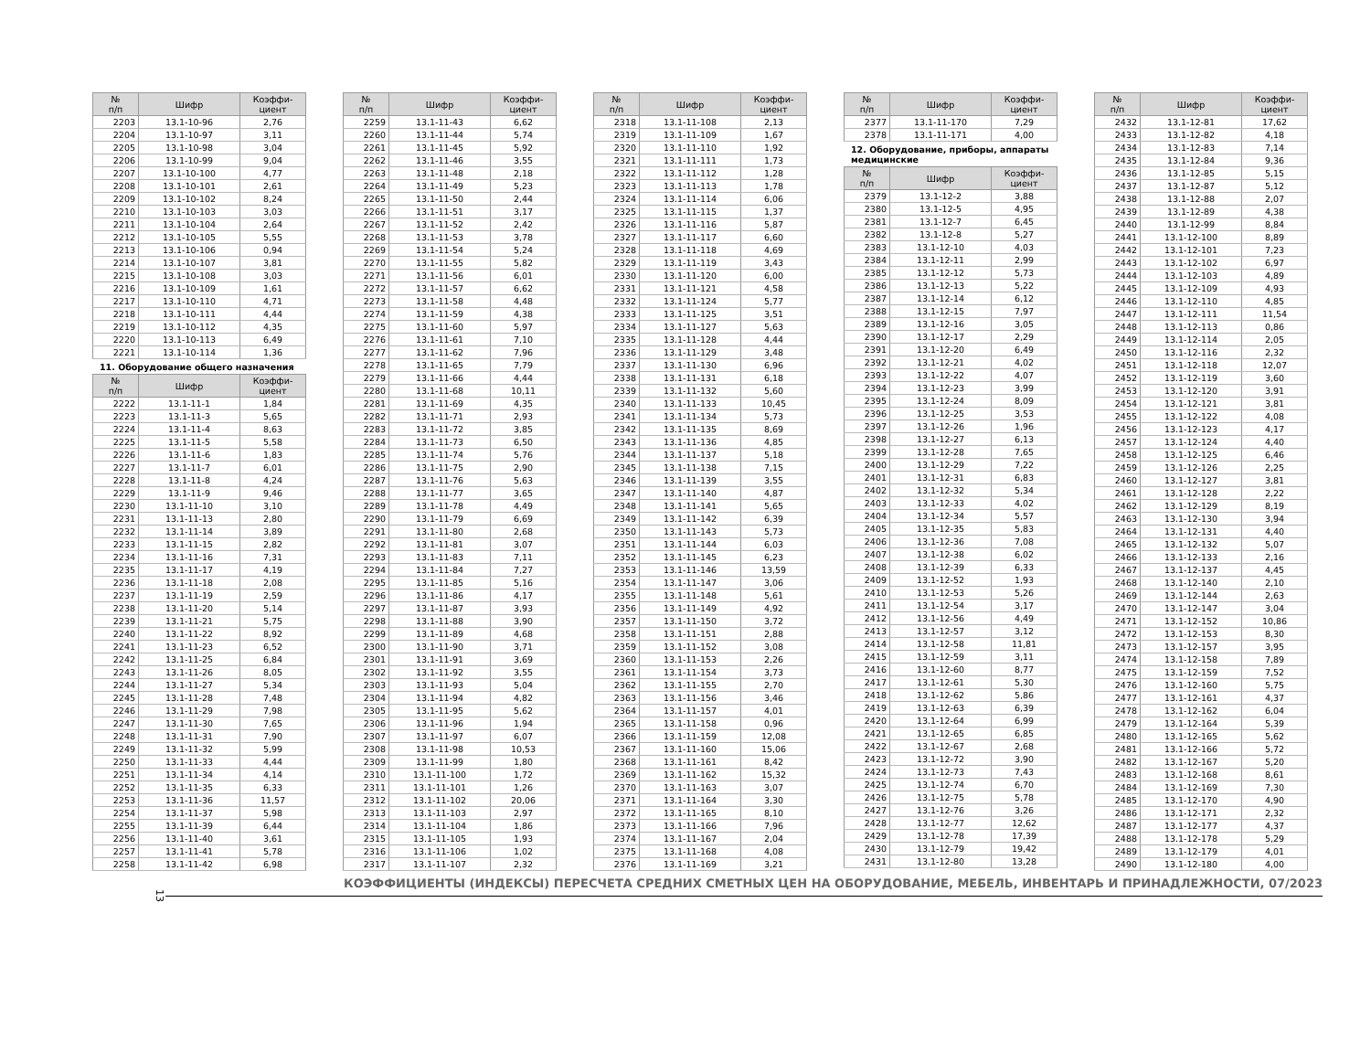| № п/п | Шифр | Коэффи- циент |
| --- | --- | --- |
| 2203 | 13.1-10-96 | 2,76 |
| 2204 | 13.1-10-97 | 3,11 |
| 2205 | 13.1-10-98 | 3,04 |
| 2206 | 13.1-10-99 | 9,04 |
| 2207 | 13.1-10-100 | 4,77 |
| 2208 | 13.1-10-101 | 2,61 |
| 2209 | 13.1-10-102 | 8,24 |
| 2210 | 13.1-10-103 | 3,03 |
| 2211 | 13.1-10-104 | 2,64 |
| 2212 | 13.1-10-105 | 5,55 |
| 2213 | 13.1-10-106 | 0,94 |
| 2214 | 13.1-10-107 | 3,81 |
| 2215 | 13.1-10-108 | 3,03 |
| 2216 | 13.1-10-109 | 1,61 |
| 2217 | 13.1-10-110 | 4,71 |
| 2218 | 13.1-10-111 | 4,44 |
| 2219 | 13.1-10-112 | 4,35 |
| 2220 | 13.1-10-113 | 6,49 |
| 2221 | 13.1-10-114 | 1,36 |
11. Оборудование общего назначения
| № п/п | Шифр | Коэффи- циент |
| --- | --- | --- |
| 2222 | 13.1-11-1 | 1,84 |
| 2223 | 13.1-11-3 | 5,65 |
| 2224 | 13.1-11-4 | 8,63 |
| 2225 | 13.1-11-5 | 5,58 |
| 2226 | 13.1-11-6 | 1,83 |
| 2227 | 13.1-11-7 | 6,01 |
| 2228 | 13.1-11-8 | 4,24 |
| 2229 | 13.1-11-9 | 9,46 |
| 2230 | 13.1-11-10 | 3,10 |
| 2231 | 13.1-11-13 | 2,80 |
| 2232 | 13.1-11-14 | 3,89 |
| 2233 | 13.1-11-15 | 2,82 |
| 2234 | 13.1-11-16 | 7,31 |
| 2235 | 13.1-11-17 | 4,19 |
| 2236 | 13.1-11-18 | 2,08 |
| 2237 | 13.1-11-19 | 2,59 |
| 2238 | 13.1-11-20 | 5,14 |
| 2239 | 13.1-11-21 | 5,75 |
| 2240 | 13.1-11-22 | 8,92 |
| 2241 | 13.1-11-23 | 6,52 |
| 2242 | 13.1-11-25 | 6,84 |
| 2243 | 13.1-11-26 | 8,05 |
| 2244 | 13.1-11-27 | 5,34 |
| 2245 | 13.1-11-28 | 7,48 |
| 2246 | 13.1-11-29 | 7,98 |
| 2247 | 13.1-11-30 | 7,65 |
| 2248 | 13.1-11-31 | 7,90 |
| 2249 | 13.1-11-32 | 5,99 |
| 2250 | 13.1-11-33 | 4,44 |
| 2251 | 13.1-11-34 | 4,14 |
| 2252 | 13.1-11-35 | 6,33 |
| 2253 | 13.1-11-36 | 11,57 |
| 2254 | 13.1-11-37 | 5,98 |
| 2255 | 13.1-11-39 | 6,44 |
| 2256 | 13.1-11-40 | 3,61 |
| 2257 | 13.1-11-41 | 5,78 |
| 2258 | 13.1-11-42 | 6,98 |
| № п/п | Шифр | Коэффи- циент |
| --- | --- | --- |
| 2259 | 13.1-11-43 | 6,62 |
| 2260 | 13.1-11-44 | 5,74 |
| 2261 | 13.1-11-45 | 5,92 |
| 2262 | 13.1-11-46 | 3,55 |
| 2263 | 13.1-11-48 | 2,18 |
| 2264 | 13.1-11-49 | 5,23 |
| 2265 | 13.1-11-50 | 2,44 |
| 2266 | 13.1-11-51 | 3,17 |
| 2267 | 13.1-11-52 | 2,42 |
| 2268 | 13.1-11-53 | 3,78 |
| 2269 | 13.1-11-54 | 5,24 |
| 2270 | 13.1-11-55 | 5,82 |
| 2271 | 13.1-11-56 | 6,01 |
| 2272 | 13.1-11-57 | 6,62 |
| 2273 | 13.1-11-58 | 4,48 |
| 2274 | 13.1-11-59 | 4,38 |
| 2275 | 13.1-11-60 | 5,97 |
| 2276 | 13.1-11-61 | 7,10 |
| 2277 | 13.1-11-62 | 7,96 |
| 2278 | 13.1-11-65 | 7,79 |
| 2279 | 13.1-11-66 | 4,44 |
| 2280 | 13.1-11-68 | 10,11 |
| 2281 | 13.1-11-69 | 4,35 |
| 2282 | 13.1-11-71 | 2,93 |
| 2283 | 13.1-11-72 | 3,85 |
| 2284 | 13.1-11-73 | 6,50 |
| 2285 | 13.1-11-74 | 5,76 |
| 2286 | 13.1-11-75 | 2,90 |
| 2287 | 13.1-11-76 | 5,63 |
| 2288 | 13.1-11-77 | 3,65 |
| 2289 | 13.1-11-78 | 4,49 |
| 2290 | 13.1-11-79 | 6,69 |
| 2291 | 13.1-11-80 | 2,68 |
| 2292 | 13.1-11-81 | 3,07 |
| 2293 | 13.1-11-83 | 7,11 |
| 2294 | 13.1-11-84 | 7,27 |
| 2295 | 13.1-11-85 | 5,16 |
| 2296 | 13.1-11-86 | 4,17 |
| 2297 | 13.1-11-87 | 3,93 |
| 2298 | 13.1-11-88 | 3,90 |
| 2299 | 13.1-11-89 | 4,68 |
| 2300 | 13.1-11-90 | 3,71 |
| 2301 | 13.1-11-91 | 3,69 |
| 2302 | 13.1-11-92 | 3,55 |
| 2303 | 13.1-11-93 | 5,04 |
| 2304 | 13.1-11-94 | 4,82 |
| 2305 | 13.1-11-95 | 5,62 |
| 2306 | 13.1-11-96 | 1,94 |
| 2307 | 13.1-11-97 | 6,07 |
| 2308 | 13.1-11-98 | 10,53 |
| 2309 | 13.1-11-99 | 1,80 |
| 2310 | 13.1-11-100 | 1,72 |
| 2311 | 13.1-11-101 | 1,26 |
| 2312 | 13.1-11-102 | 20,06 |
| 2313 | 13.1-11-103 | 2,97 |
| 2314 | 13.1-11-104 | 1,86 |
| 2315 | 13.1-11-105 | 1,93 |
| 2316 | 13.1-11-106 | 1,02 |
| 2317 | 13.1-11-107 | 2,32 |
| № п/п | Шифр | Коэффи- циент |
| --- | --- | --- |
| 2318 | 13.1-11-108 | 2,13 |
| 2319 | 13.1-11-109 | 1,67 |
| 2320 | 13.1-11-110 | 1,92 |
| 2321 | 13.1-11-111 | 1,73 |
| 2322 | 13.1-11-112 | 1,28 |
| 2323 | 13.1-11-113 | 1,78 |
| 2324 | 13.1-11-114 | 6,06 |
| 2325 | 13.1-11-115 | 1,37 |
| 2326 | 13.1-11-116 | 5,87 |
| 2327 | 13.1-11-117 | 6,60 |
| 2328 | 13.1-11-118 | 4,69 |
| 2329 | 13.1-11-119 | 3,43 |
| 2330 | 13.1-11-120 | 6,00 |
| 2331 | 13.1-11-121 | 4,58 |
| 2332 | 13.1-11-124 | 5,77 |
| 2333 | 13.1-11-125 | 3,51 |
| 2334 | 13.1-11-127 | 5,63 |
| 2335 | 13.1-11-128 | 4,44 |
| 2336 | 13.1-11-129 | 3,48 |
| 2337 | 13.1-11-130 | 6,96 |
| 2338 | 13.1-11-131 | 6,18 |
| 2339 | 13.1-11-132 | 5,60 |
| 2340 | 13.1-11-133 | 10,45 |
| 2341 | 13.1-11-134 | 5,73 |
| 2342 | 13.1-11-135 | 8,69 |
| 2343 | 13.1-11-136 | 4,85 |
| 2344 | 13.1-11-137 | 5,18 |
| 2345 | 13.1-11-138 | 7,15 |
| 2346 | 13.1-11-139 | 3,55 |
| 2347 | 13.1-11-140 | 4,87 |
| 2348 | 13.1-11-141 | 5,65 |
| 2349 | 13.1-11-142 | 6,39 |
| 2350 | 13.1-11-143 | 5,73 |
| 2351 | 13.1-11-144 | 6,03 |
| 2352 | 13.1-11-145 | 6,23 |
| 2353 | 13.1-11-146 | 13,59 |
| 2354 | 13.1-11-147 | 3,06 |
| 2355 | 13.1-11-148 | 5,61 |
| 2356 | 13.1-11-149 | 4,92 |
| 2357 | 13.1-11-150 | 3,72 |
| 2358 | 13.1-11-151 | 2,88 |
| 2359 | 13.1-11-152 | 3,08 |
| 2360 | 13.1-11-153 | 2,26 |
| 2361 | 13.1-11-154 | 3,73 |
| 2362 | 13.1-11-155 | 2,70 |
| 2363 | 13.1-11-156 | 3,46 |
| 2364 | 13.1-11-157 | 4,01 |
| 2365 | 13.1-11-158 | 0,96 |
| 2366 | 13.1-11-159 | 12,08 |
| 2367 | 13.1-11-160 | 15,06 |
| 2368 | 13.1-11-161 | 8,42 |
| 2369 | 13.1-11-162 | 15,32 |
| 2370 | 13.1-11-163 | 3,07 |
| 2371 | 13.1-11-164 | 3,30 |
| 2372 | 13.1-11-165 | 8,10 |
| 2373 | 13.1-11-166 | 7,96 |
| 2374 | 13.1-11-167 | 2,04 |
| 2375 | 13.1-11-168 | 4,08 |
| 2376 | 13.1-11-169 | 3,21 |
| № п/п | Шифр | Коэффи- циент |
| --- | --- | --- |
| 2377 | 13.1-11-170 | 7,29 |
| 2378 | 13.1-11-171 | 4,00 |
12. Оборудование, приборы, аппараты медицинские
| № п/п | Шифр | Коэффи- циент |
| --- | --- | --- |
| 2379 | 13.1-12-2 | 3,88 |
| 2380 | 13.1-12-5 | 4,95 |
| 2381 | 13.1-12-7 | 6,45 |
| 2382 | 13.1-12-8 | 5,27 |
| 2383 | 13.1-12-10 | 4,03 |
| 2384 | 13.1-12-11 | 2,99 |
| 2385 | 13.1-12-12 | 5,73 |
| 2386 | 13.1-12-13 | 5,22 |
| 2387 | 13.1-12-14 | 6,12 |
| 2388 | 13.1-12-15 | 7,97 |
| 2389 | 13.1-12-16 | 3,05 |
| 2390 | 13.1-12-17 | 2,29 |
| 2391 | 13.1-12-20 | 6,49 |
| 2392 | 13.1-12-21 | 4,02 |
| 2393 | 13.1-12-22 | 4,07 |
| 2394 | 13.1-12-23 | 3,99 |
| 2395 | 13.1-12-24 | 8,09 |
| 2396 | 13.1-12-25 | 3,53 |
| 2397 | 13.1-12-26 | 1,96 |
| 2398 | 13.1-12-27 | 6,13 |
| 2399 | 13.1-12-28 | 7,65 |
| 2400 | 13.1-12-29 | 7,22 |
| 2401 | 13.1-12-31 | 6,83 |
| 2402 | 13.1-12-32 | 5,34 |
| 2403 | 13.1-12-33 | 4,02 |
| 2404 | 13.1-12-34 | 5,57 |
| 2405 | 13.1-12-35 | 5,83 |
| 2406 | 13.1-12-36 | 7,08 |
| 2407 | 13.1-12-38 | 6,02 |
| 2408 | 13.1-12-39 | 6,33 |
| 2409 | 13.1-12-52 | 1,93 |
| 2410 | 13.1-12-53 | 5,26 |
| 2411 | 13.1-12-54 | 3,17 |
| 2412 | 13.1-12-56 | 4,49 |
| 2413 | 13.1-12-57 | 3,12 |
| 2414 | 13.1-12-58 | 11,81 |
| 2415 | 13.1-12-59 | 3,11 |
| 2416 | 13.1-12-60 | 8,77 |
| 2417 | 13.1-12-61 | 5,30 |
| 2418 | 13.1-12-62 | 5,86 |
| 2419 | 13.1-12-63 | 6,39 |
| 2420 | 13.1-12-64 | 6,99 |
| 2421 | 13.1-12-65 | 6,85 |
| 2422 | 13.1-12-67 | 2,68 |
| 2423 | 13.1-12-72 | 3,90 |
| 2424 | 13.1-12-73 | 7,43 |
| 2425 | 13.1-12-74 | 6,70 |
| 2426 | 13.1-12-75 | 5,78 |
| 2427 | 13.1-12-76 | 3,26 |
| 2428 | 13.1-12-77 | 12,62 |
| 2429 | 13.1-12-78 | 17,39 |
| 2430 | 13.1-12-79 | 19,42 |
| 2431 | 13.1-12-80 | 13,28 |
| № п/п | Шифр | Коэффи- циент |
| --- | --- | --- |
| 2432 | 13.1-12-81 | 17,62 |
| 2433 | 13.1-12-82 | 4,18 |
| 2434 | 13.1-12-83 | 7,14 |
| 2435 | 13.1-12-84 | 9,36 |
| 2436 | 13.1-12-85 | 5,15 |
| 2437 | 13.1-12-87 | 5,12 |
| 2438 | 13.1-12-88 | 2,07 |
| 2439 | 13.1-12-89 | 4,38 |
| 2440 | 13.1-12-99 | 8,84 |
| 2441 | 13.1-12-100 | 8,89 |
| 2442 | 13.1-12-101 | 7,23 |
| 2443 | 13.1-12-102 | 6,97 |
| 2444 | 13.1-12-103 | 4,89 |
| 2445 | 13.1-12-109 | 4,93 |
| 2446 | 13.1-12-110 | 4,85 |
| 2447 | 13.1-12-111 | 11,54 |
| 2448 | 13.1-12-113 | 0,86 |
| 2449 | 13.1-12-114 | 2,05 |
| 2450 | 13.1-12-116 | 2,32 |
| 2451 | 13.1-12-118 | 12,07 |
| 2452 | 13.1-12-119 | 3,60 |
| 2453 | 13.1-12-120 | 3,91 |
| 2454 | 13.1-12-121 | 3,81 |
| 2455 | 13.1-12-122 | 4,08 |
| 2456 | 13.1-12-123 | 4,17 |
| 2457 | 13.1-12-124 | 4,40 |
| 2458 | 13.1-12-125 | 6,46 |
| 2459 | 13.1-12-126 | 2,25 |
| 2460 | 13.1-12-127 | 3,81 |
| 2461 | 13.1-12-128 | 2,22 |
| 2462 | 13.1-12-129 | 8,19 |
| 2463 | 13.1-12-130 | 3,94 |
| 2464 | 13.1-12-131 | 4,40 |
| 2465 | 13.1-12-132 | 5,07 |
| 2466 | 13.1-12-133 | 2,16 |
| 2467 | 13.1-12-137 | 4,45 |
| 2468 | 13.1-12-140 | 2,10 |
| 2469 | 13.1-12-144 | 2,63 |
| 2470 | 13.1-12-147 | 3,04 |
| 2471 | 13.1-12-152 | 10,86 |
| 2472 | 13.1-12-153 | 8,30 |
| 2473 | 13.1-12-157 | 3,95 |
| 2474 | 13.1-12-158 | 7,89 |
| 2475 | 13.1-12-159 | 7,52 |
| 2476 | 13.1-12-160 | 5,75 |
| 2477 | 13.1-12-161 | 4,37 |
| 2478 | 13.1-12-162 | 6,04 |
| 2479 | 13.1-12-164 | 5,39 |
| 2480 | 13.1-12-165 | 5,62 |
| 2481 | 13.1-12-166 | 5,72 |
| 2482 | 13.1-12-167 | 5,20 |
| 2483 | 13.1-12-168 | 8,61 |
| 2484 | 13.1-12-169 | 7,30 |
| 2485 | 13.1-12-170 | 4,90 |
| 2486 | 13.1-12-171 | 2,32 |
| 2487 | 13.1-12-177 | 4,37 |
| 2488 | 13.1-12-178 | 5,29 |
| 2489 | 13.1-12-179 | 4,01 |
| 2490 | 13.1-12-180 | 4,00 |
13
КОЭФФИЦИЕНТЫ (ИНДЕКСЫ) ПЕРЕСЧЕТА СРЕДНИХ СМЕТНЫХ ЦЕН НА ОБОРУДОВАНИЕ, МЕБЕЛЬ, ИНВЕНТАРЬ И ПРИНАДЛЕЖНОСТИ, 07/2023